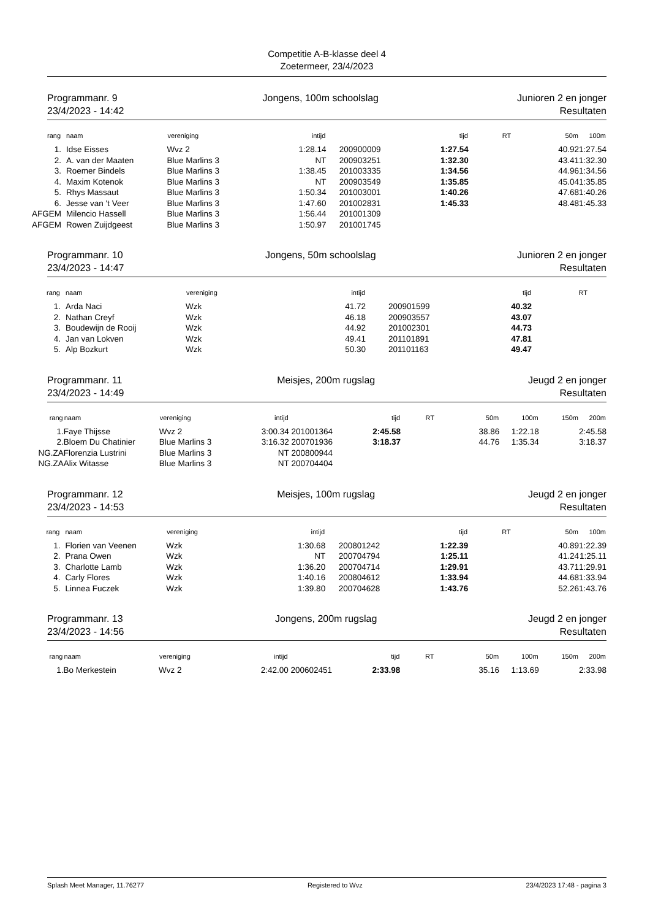Competitie A-B-klasse deel 4
Zoetermeer, 23/4/2023
Programmanr. 9
23/4/2023 - 14:42
Jongens, 100m schoolslag Junioren 2 en jonger
Resultaten
| rang | naam | vereniging | intijd | | | tijd | RT | 50m | 100m |
| --- | --- | --- | --- | --- | --- | --- | --- | --- | --- |
| 1. | Idse Eisses | Wvz 2 | 1:28.14 | | 200900009 | 1:27.54 | | 40.92 | 1:27.54 |
| 2. | A. van der Maaten | Blue Marlins 3 | NT | | 200903251 | 1:32.30 | | 43.41 | 1:32.30 |
| 3. | Roemer Bindels | Blue Marlins 3 | 1:38.45 | | 201003335 | 1:34.56 | | 44.96 | 1:34.56 |
| 4. | Maxim Kotenok | Blue Marlins 3 | NT | | 200903549 | 1:35.85 | | 45.04 | 1:35.85 |
| 5. | Rhys Massaut | Blue Marlins 3 | 1:50.34 | | 201003001 | 1:40.26 | | 47.68 | 1:40.26 |
| 6. | Jesse van 't Veer | Blue Marlins 3 | 1:47.60 | | 201002831 | 1:45.33 | | 48.48 | 1:45.33 |
| AFGEM | Milencio Hassell | Blue Marlins 3 | 1:56.44 | | 201001309 | | | | |
| AFGEM | Rowen Zuijdgeest | Blue Marlins 3 | 1:50.97 | | 201001745 | | | | |
Programmanr. 10
23/4/2023 - 14:47
Jongens, 50m schoolslag Junioren 2 en jonger
Resultaten
| rang | naam | vereniging | intijd | | | tijd | RT | |
| --- | --- | --- | --- | --- | --- | --- | --- | --- |
| 1. | Arda Naci | Wzk | 41.72 | | 200901599 | 40.32 | | |
| 2. | Nathan Creyf | Wzk | 46.18 | | 200903557 | 43.07 | | |
| 3. | Boudewijn de Rooij | Wzk | 44.92 | | 201002301 | 44.73 | | |
| 4. | Jan van Lokven | Wzk | 49.41 | | 201101891 | 47.81 | | |
| 5. | Alp Bozkurt | Wzk | 50.30 | | 201101163 | 49.47 | | |
Programmanr. 11
23/4/2023 - 14:49
Meisjes, 200m rugslag Jeugd 2 en jonger
Resultaten
| rang | naam | vereniging | intijd | | tijd | RT | 50m | 100m | 150m | 200m |
| --- | --- | --- | --- | --- | --- | --- | --- | --- | --- | --- |
| 1. | Faye Thijsse | Wvz 2 | 3:00.34 | 201001364 | 2:45.58 | | 38.86 | 1:22.18 | | 2:45.58 |
| 2. | Bloem Du Chatinier | Blue Marlins 3 | 3:16.32 | 200701936 | 3:18.37 | | 44.76 | 1:35.34 | | 3:18.37 |
| NG.ZA | Florenzia Lustrini | Blue Marlins 3 | NT | 200800944 | | | | | | |
| NG.ZA | Alix Witasse | Blue Marlins 3 | NT | 200704404 | | | | | | |
Programmanr. 12
23/4/2023 - 14:53
Meisjes, 100m rugslag Jeugd 2 en jonger
Resultaten
| rang | naam | vereniging | intijd | | | tijd | RT | 50m | 100m |
| --- | --- | --- | --- | --- | --- | --- | --- | --- | --- |
| 1. | Florien van Veenen | Wzk | 1:30.68 | | 200801242 | 1:22.39 | | 40.89 | 1:22.39 |
| 2. | Prana Owen | Wzk | NT | | 200704794 | 1:25.11 | | 41.24 | 1:25.11 |
| 3. | Charlotte Lamb | Wzk | 1:36.20 | | 200704714 | 1:29.91 | | 43.71 | 1:29.91 |
| 4. | Carly Flores | Wzk | 1:40.16 | | 200804612 | 1:33.94 | | 44.68 | 1:33.94 |
| 5. | Linnea Fuczek | Wzk | 1:39.80 | | 200704628 | 1:43.76 | | 52.26 | 1:43.76 |
Programmanr. 13
23/4/2023 - 14:56
Jongens, 200m rugslag Jeugd 2 en jonger
Resultaten
| rang | naam | vereniging | intijd | | tijd | RT | 50m | 100m | 150m | 200m |
| --- | --- | --- | --- | --- | --- | --- | --- | --- | --- | --- |
| 1. | Bo Merkestein | Wvz 2 | 2:42.00 | 200602451 | 2:33.98 | | 35.16 | 1:13.69 | | 2:33.98 |
Splash Meet Manager, 11.76277 Registered to Wvz 23/4/2023 17:48 - pagina 3